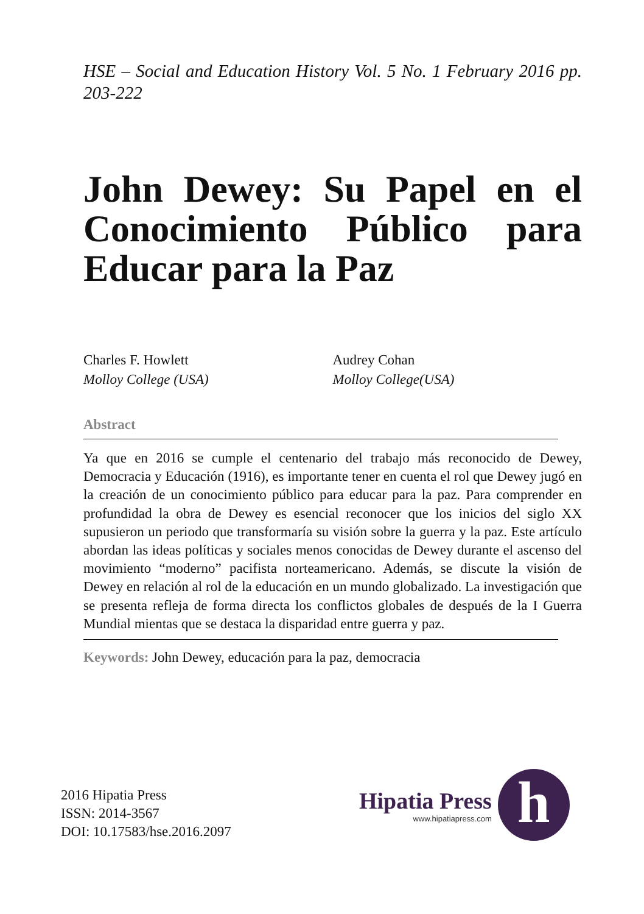HSE – Social and Education History Vol. 5 No. 1 February 2016 pp. 203-222
John Dewey: Su Papel en el Conocimiento Público para Educar para la Paz
Charles F. Howlett
Molloy College (USA)
Audrey Cohan
Molloy College(USA)
Abstract
Ya que en 2016 se cumple el centenario del trabajo más reconocido de Dewey, Democracia y Educación (1916), es importante tener en cuenta el rol que Dewey jugó en la creación de un conocimiento público para educar para la paz. Para comprender en profundidad la obra de Dewey es esencial reconocer que los inicios del siglo XX supusieron un periodo que transformaría su visión sobre la guerra y la paz. Este artículo abordan las ideas políticas y sociales menos conocidas de Dewey durante el ascenso del movimiento “moderno” pacifista norteamericano. Además, se discute la visión de Dewey en relación al rol de la educación en un mundo globalizado. La investigación que se presenta refleja de forma directa los conflictos globales de después de la I Guerra Mundial mientas que se destaca la disparidad entre guerra y paz.
Keywords: John Dewey, educación para la paz, democracia
2016 Hipatia Press
ISSN: 2014-3567
DOI: 10.17583/hse.2016.2097
Hipatia Press
www.hipatiapress.com
h